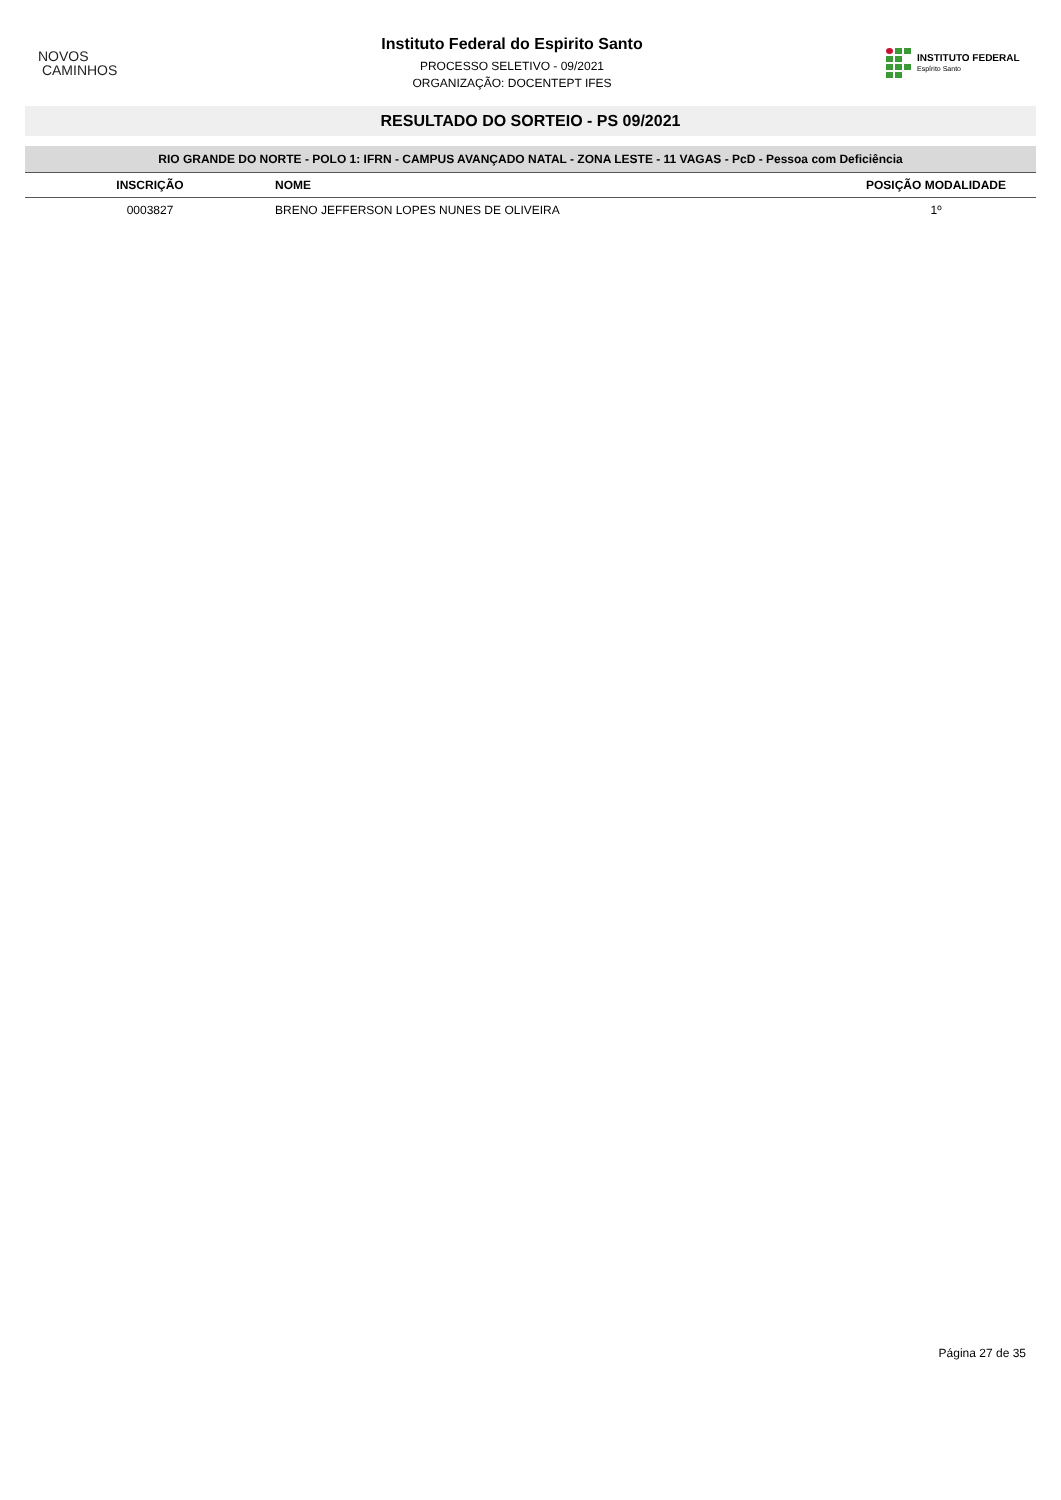NOVOS
CAMINHOS
Instituto Federal do Espirito Santo
PROCESSO SELETIVO - 09/2021
ORGANIZAÇÃO: DOCENTEPT IFES
INSTITUTO FEDERAL
Espírito Santo
RESULTADO DO SORTEIO - PS 09/2021
| RIO GRANDE DO NORTE - POLO 1: IFRN - CAMPUS AVANÇADO NATAL - ZONA LESTE - 11 VAGAS - PcD - Pessoa com Deficiência | | |
| --- | --- | --- |
| INSCRIÇÃO | NOME | POSIÇÃO MODALIDADE |
| 0003827 | BRENO JEFFERSON LOPES NUNES DE OLIVEIRA | 1º |
Página 27 de 35